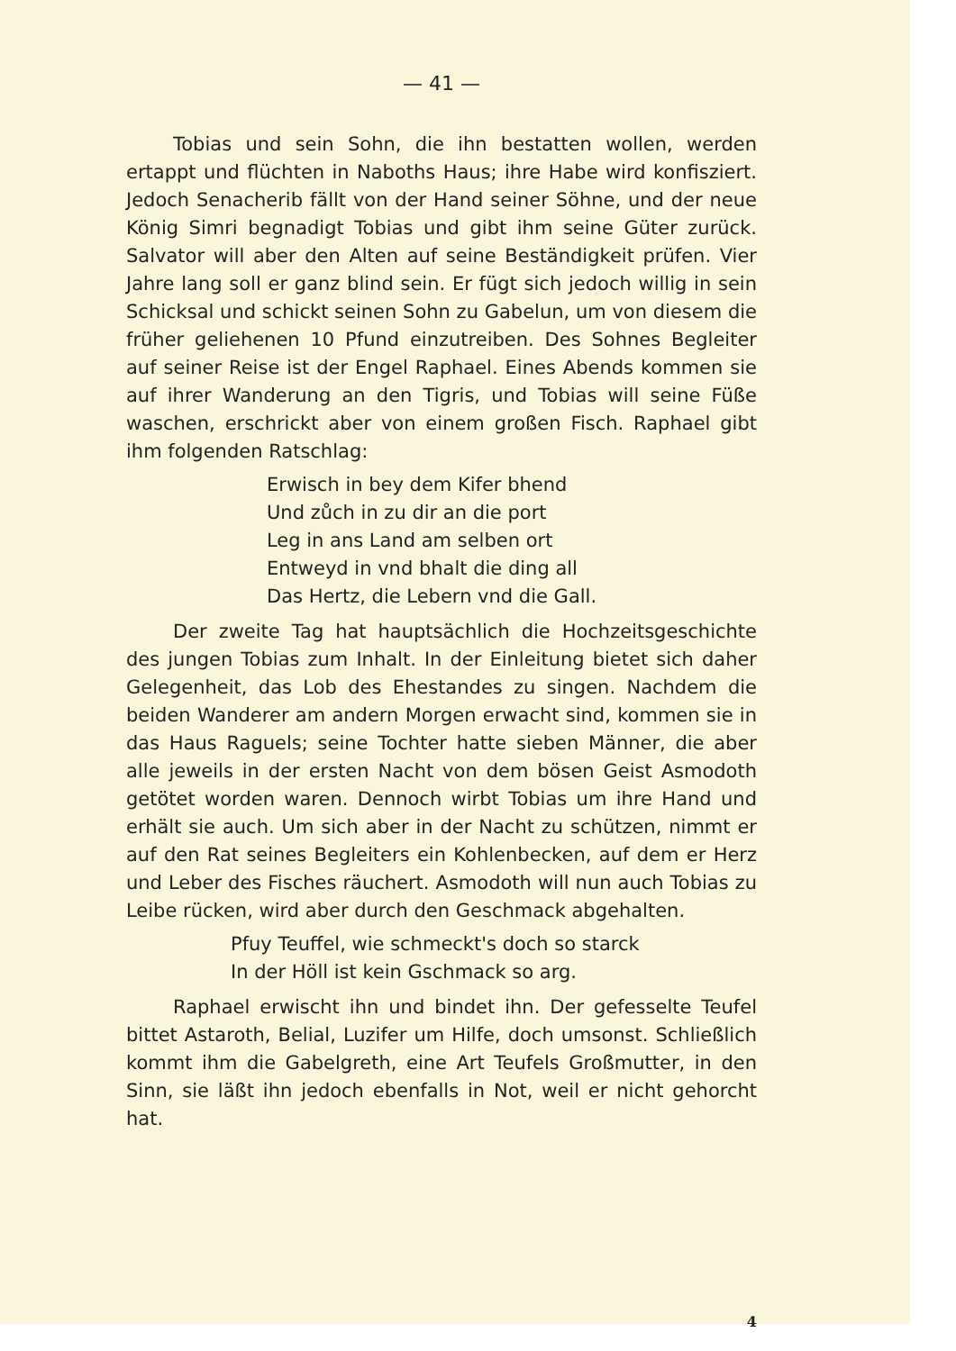— 41 —
Tobias und sein Sohn, die ihn bestatten wollen, werden ertappt und flüchten in Naboths Haus; ihre Habe wird konfisziert. Jedoch Senacherib fällt von der Hand seiner Söhne, und der neue König Simri begnadigt Tobias und gibt ihm seine Güter zurück. Salvator will aber den Alten auf seine Beständigkeit prüfen. Vier Jahre lang soll er ganz blind sein. Er fügt sich jedoch willig in sein Schicksal und schickt seinen Sohn zu Gabelun, um von diesem die früher geliehenen 10 Pfund einzutreiben. Des Sohnes Begleiter auf seiner Reise ist der Engel Raphael. Eines Abends kommen sie auf ihrer Wanderung an den Tigris, und Tobias will seine Füße waschen, erschrickt aber von einem großen Fisch. Raphael gibt ihm folgenden Ratschlag:
Erwisch in bey dem Kifer bhend
Und zůch in zu dir an die port
Leg in ans Land am selben ort
Entweyd in vnd bhalt die ding all
Das Hertz, die Lebern vnd die Gall.
Der zweite Tag hat hauptsächlich die Hochzeitsgeschichte des jungen Tobias zum Inhalt. In der Einleitung bietet sich daher Gelegenheit, das Lob des Ehestandes zu singen. Nachdem die beiden Wanderer am andern Morgen erwacht sind, kommen sie in das Haus Raguels; seine Tochter hatte sieben Männer, die aber alle jeweils in der ersten Nacht von dem bösen Geist Asmodoth getötet worden waren. Dennoch wirbt Tobias um ihre Hand und erhält sie auch. Um sich aber in der Nacht zu schützen, nimmt er auf den Rat seines Begleiters ein Kohlenbecken, auf dem er Herz und Leber des Fisches räuchert. Asmodoth will nun auch Tobias zu Leibe rücken, wird aber durch den Geschmack abgehalten.
Pfuy Teuffel, wie schmeckt's doch so starck
In der Höll ist kein Gschmack so arg.
Raphael erwischt ihn und bindet ihn. Der gefesselte Teufel bittet Astaroth, Belial, Luzifer um Hilfe, doch umsonst. Schließlich kommt ihm die Gabelgreth, eine Art Teufels Großmutter, in den Sinn, sie läßt ihn jedoch ebenfalls in Not, weil er nicht gehorcht hat.
4